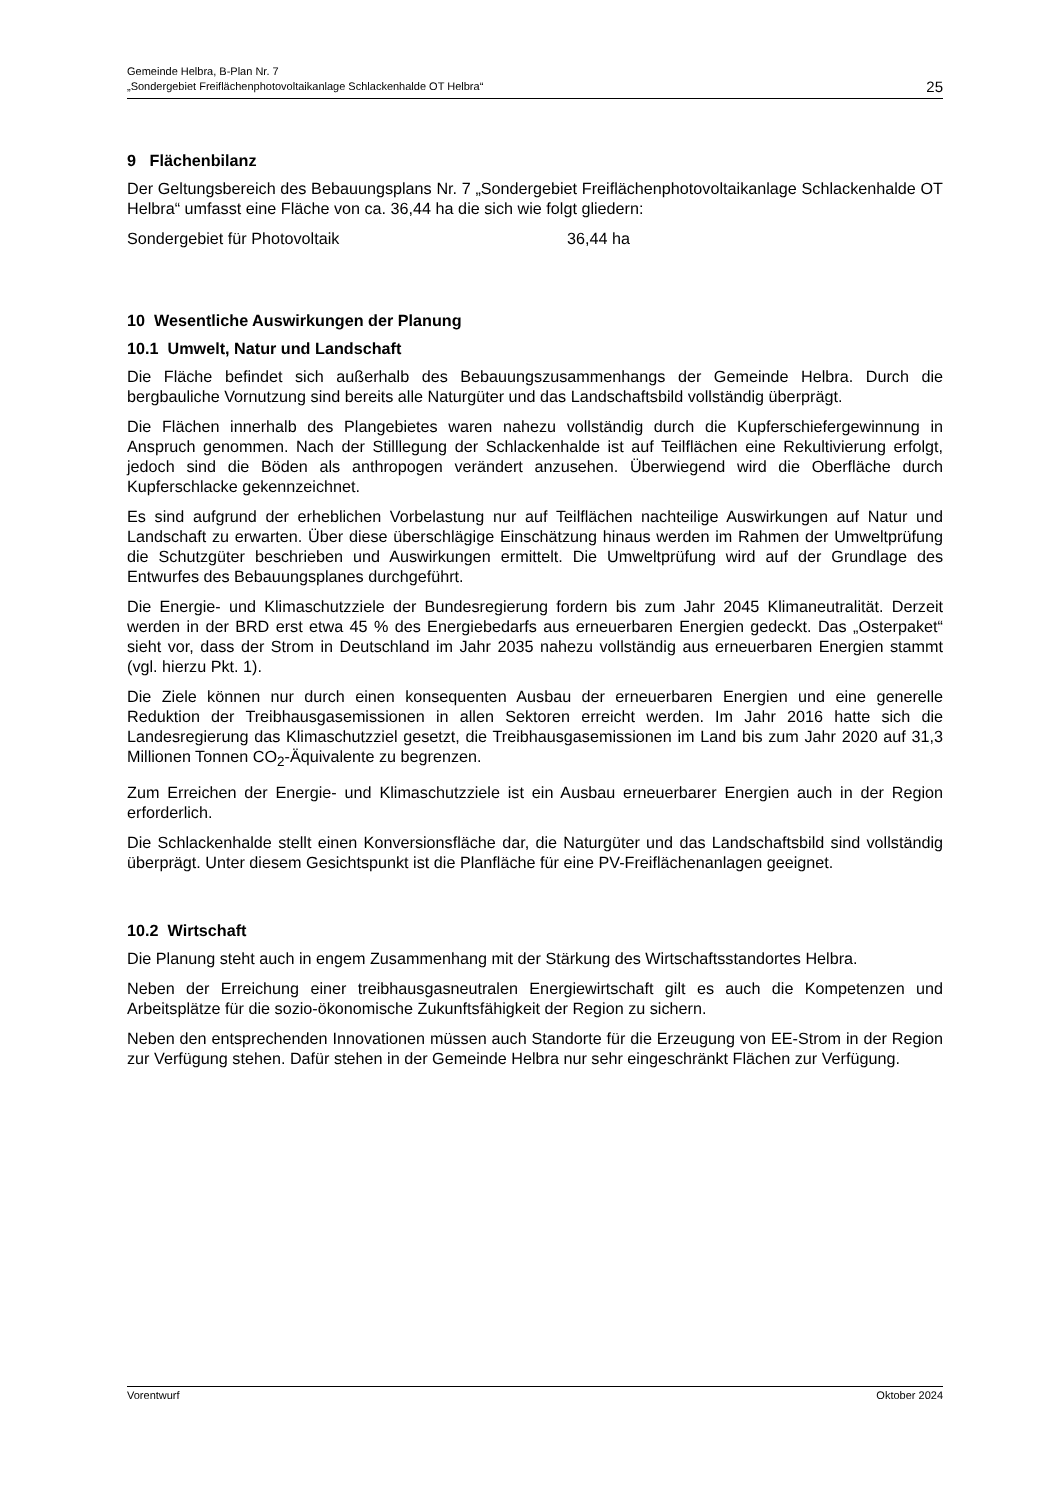Gemeinde Helbra, B-Plan Nr. 7
„Sondergebiet Freiflächenphotovoltaikanlage Schlackenhalde OT Helbra“
25
9 Flächenbilanz
Der Geltungsbereich des Bebauungsplans Nr. 7 „Sondergebiet Freiflächenphotovoltaikanlage Schlackenhalde OT Helbra“ umfasst eine Fläche von ca. 36,44 ha die sich wie folgt gliedern:
Sondergebiet für Photovoltaik 36,44 ha
10 Wesentliche Auswirkungen der Planung
10.1 Umwelt, Natur und Landschaft
Die Fläche befindet sich außerhalb des Bebauungszusammenhangs der Gemeinde Helbra. Durch die bergbauliche Vornutzung sind bereits alle Naturgüter und das Landschaftsbild vollständig überprägt.
Die Flächen innerhalb des Plangebietes waren nahezu vollständig durch die Kupferschiefergewinnung in Anspruch genommen. Nach der Stilllegung der Schlackenhalde ist auf Teilflächen eine Rekultivierung erfolgt, jedoch sind die Böden als anthropogen verändert anzusehen. Überwiegend wird die Oberfläche durch Kupferschlacke gekennzeichnet.
Es sind aufgrund der erheblichen Vorbelastung nur auf Teilflächen nachteilige Auswirkungen auf Natur und Landschaft zu erwarten. Über diese überschlägige Einschätzung hinaus werden im Rahmen der Umweltprüfung die Schutzgüter beschrieben und Auswirkungen ermittelt. Die Umweltprüfung wird auf der Grundlage des Entwurfes des Bebauungsplanes durchgeführt.
Die Energie- und Klimaschutzziele der Bundesregierung fordern bis zum Jahr 2045 Klimaneutralität. Derzeit werden in der BRD erst etwa 45 % des Energiebedarfs aus erneuerbaren Energien gedeckt. Das „Osterpaket“ sieht vor, dass der Strom in Deutschland im Jahr 2035 nahezu vollständig aus erneuerbaren Energien stammt (vgl. hierzu Pkt. 1).
Die Ziele können nur durch einen konsequenten Ausbau der erneuerbaren Energien und eine generelle Reduktion der Treibhausgasemissionen in allen Sektoren erreicht werden. Im Jahr 2016 hatte sich die Landesregierung das Klimaschutzziel gesetzt, die Treibhausgasemissionen im Land bis zum Jahr 2020 auf 31,3 Millionen Tonnen CO<sub>2</sub>-Äquivalente zu begrenzen.
Zum Erreichen der Energie- und Klimaschutzziele ist ein Ausbau erneuerbarer Energien auch in der Region erforderlich.
Die Schlackenhalde stellt einen Konversionsfläche dar, die Naturgüter und das Landschaftsbild sind vollständig überprägt. Unter diesem Gesichtspunkt ist die Planfläche für eine PV-Freiflächenanlagen geeignet.
10.2 Wirtschaft
Die Planung steht auch in engem Zusammenhang mit der Stärkung des Wirtschaftsstandortes Helbra.
Neben der Erreichung einer treibhausgasneutralen Energiewirtschaft gilt es auch die Kompetenzen und Arbeitsplätze für die sozio-ökonomische Zukunftsfähigkeit der Region zu sichern.
Neben den entsprechenden Innovationen müssen auch Standorte für die Erzeugung von EE-Strom in der Region zur Verfügung stehen. Dafür stehen in der Gemeinde Helbra nur sehr eingeschränkt Flächen zur Verfügung.
Vorentwurf Oktober 2024